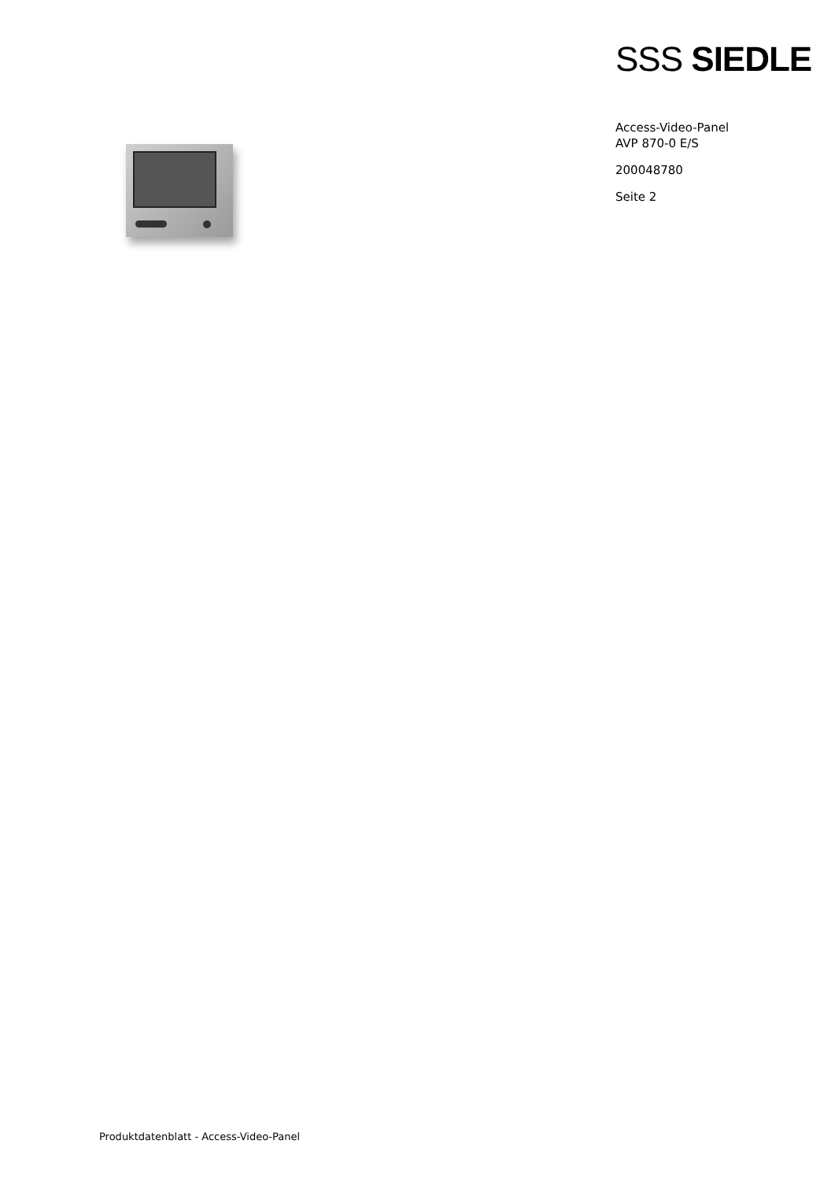SSS SIEDLE
Access-Video-Panel
AVP 870-0 E/S
200048780
Seite 2
Produktdatenblatt - Access-Video-Panel